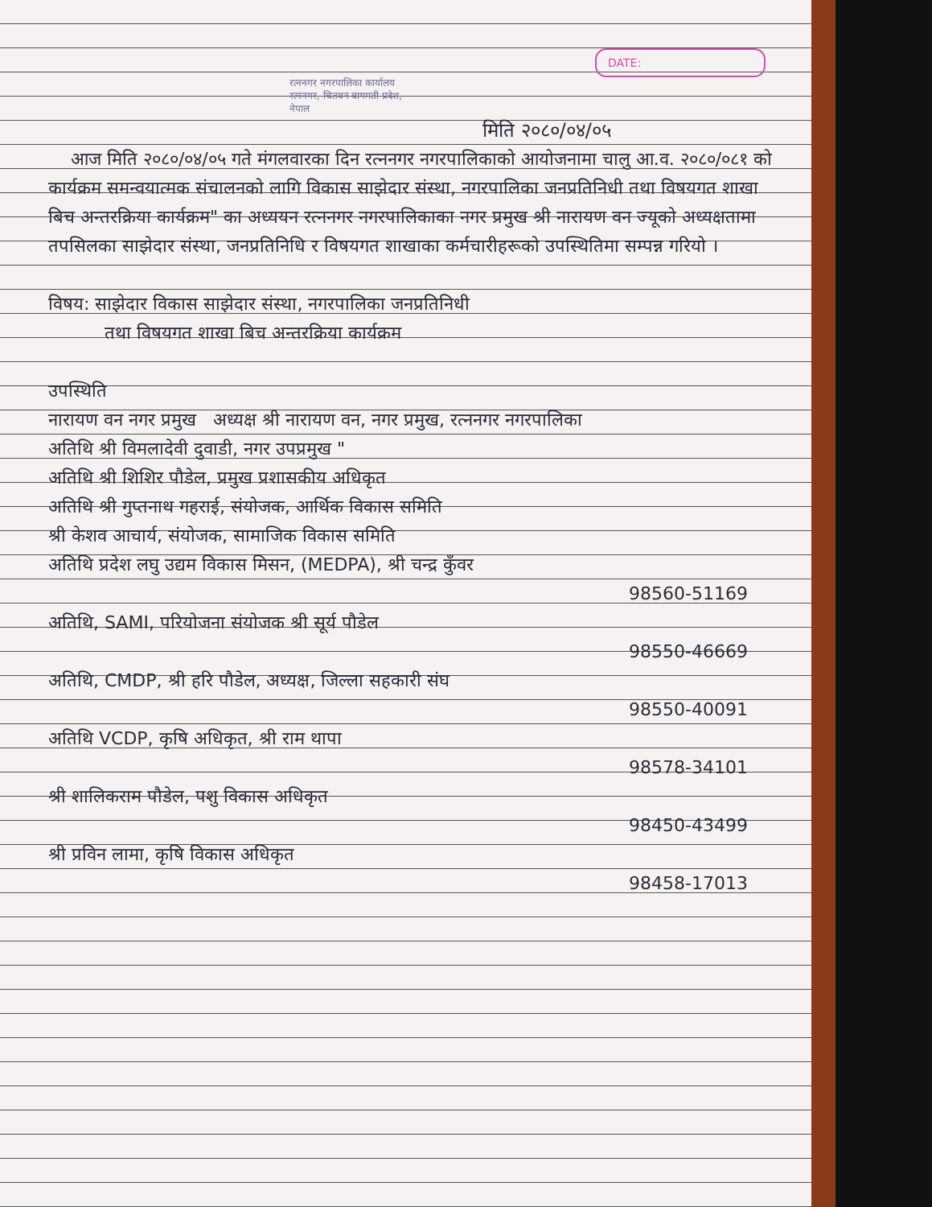DATE:
रत्ननगर नगरपालिका कार्यालय रत्ननगर, चितवन बागमती प्रदेश, नेपाल
मिति २०८०/०४/०५
आज मिति २०८०/०४/०५ गते मंगलवारका दिन रत्ननगर नगरपालिकाको आयोजनामा चालु आ.व. २०८०/०८१ को कार्यक्रम समन्वयात्मक संचालनको लागि विकास साझेदार संस्था, नगरपालिका जनप्रतिनिधी तथा विषयगत शाखा बिच अन्तरक्रिया कार्यक्रम" का अध्ययन रत्ननगर नगरपालिकाका नगर प्रमुख श्री नारायण वन ज्यूको अध्यक्षतामा तपसिलका साझेदार संस्था, जनप्रतिनिधि र विषयगत शाखाका कर्मचारीहरूको उपस्थितिमा सम्पन्न गरियो ।
विषय: साझेदार विकास साझेदार संस्था, नगरपालिका जनप्रतिनिधी
तथा विषयगत शाखा बिच अन्तरक्रिया कार्यक्रम
उपस्थिति
नारायण वन नगर प्रमुख अध्यक्ष श्री नारायण वन, नगर प्रमुख, रत्ननगर नगरपालिका
अतिथि श्री विमलादेवी दुवाडी, नगर उपप्रमुख "
अतिथि श्री शिशिर पौडेल, प्रमुख प्रशासकीय अधिकृत
अतिथि श्री गुप्तनाथ गहराई, संयोजक, आर्थिक विकास समिति
श्री केशव आचार्य, संयोजक, सामाजिक विकास समिति
अतिथि प्रदेश लघु उद्यम विकास मिसन, (MEDPA), श्री चन्द्र कुँवर
98560-51169
अतिथि, SAMI, परियोजना संयोजक श्री सूर्य पौडेल
98550-46669
अतिथि, CMDP, श्री हरि पौडेल, अध्यक्ष, जिल्ला सहकारी संघ
98550-40091
अतिथि VCDP, कृषि अधिकृत, श्री राम थापा
98578-34101
श्री शालिकराम पौडेल, पशु विकास अधिकृत
98450-43499
श्री प्रविन लामा, कृषि विकास अधिकृत
98458-17013